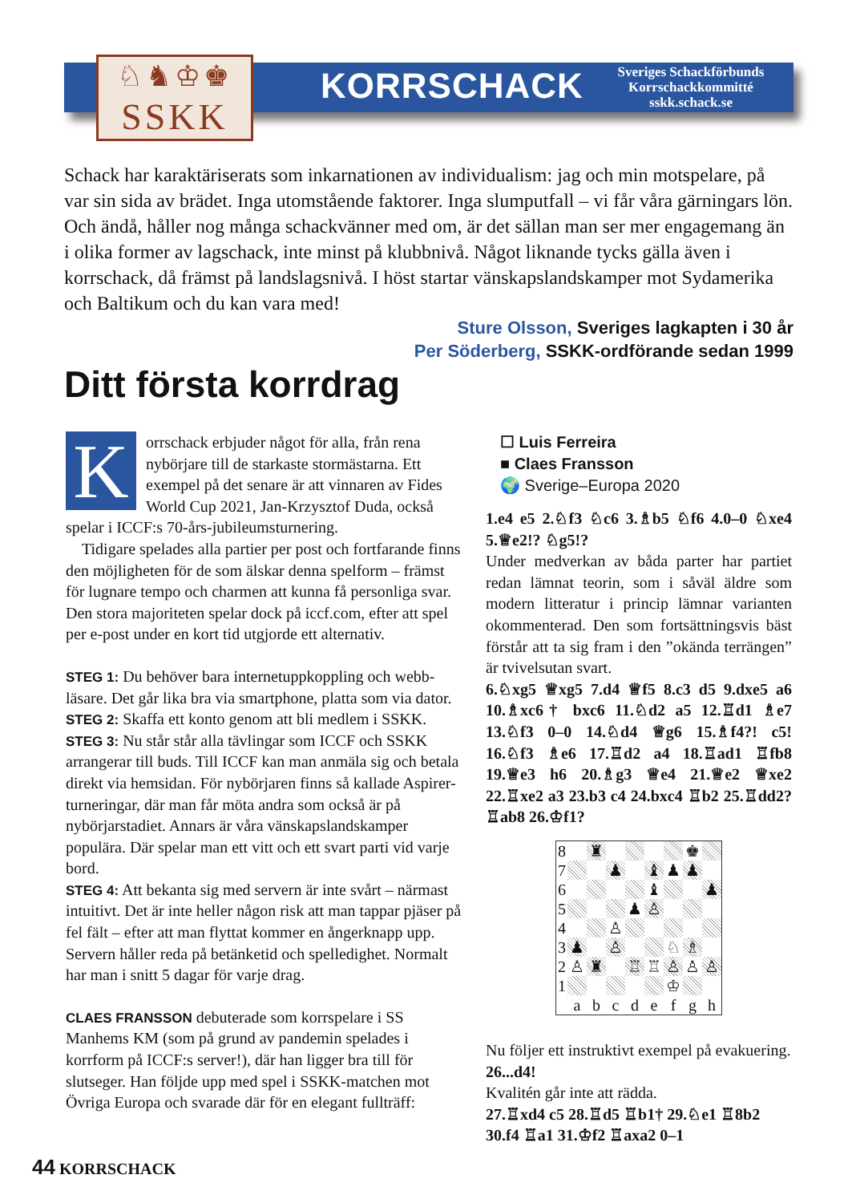♘♞♔♚
SSKK
KORRSCHACK
Sveriges Schackförbunds
Korrschackkommitté
sskk.schack.se
Schack har karaktäriserats som inkarnationen av individualism: jag och min motspelare, på var sin sida av brädet. Inga utomstående faktorer. Inga slumputfall – vi får våra gärningars lön. Och ändå, håller nog många schackvänner med om, är det sällan man ser mer engagemang än i olika former av lagschack, inte minst på klubbnivå. Något liknande tycks gälla även i korrschack, då främst på landslagsnivå. I höst startar vänskapslands­kamper mot Sydamerika och Baltikum och du kan vara med!
Sture Olsson, Sveriges lagkapten i 30 år
Per Söderberg, SSKK-ordförande sedan 1999
Ditt första korrdrag
Korrschack erbjuder något för alla, från rena nybörjare till de starkaste stormästarna. Ett exempel på det senare är att vinnaren av Fides World Cup 2021, Jan-Krzysztof Duda, också spelar i ICCF:s 70-års-jubileumsturnering.
Tidigare spelades alla partier per post och fortfarande finns den möjligheten för de som älskar denna spelform – främst för lugnare tempo och charmen att kunna få personliga svar. Den stora majoriteten spelar dock på iccf.com, efter att spel per e-post under en kort tid utgjorde ett alternativ.
STEG 1: Du behöver bara internetuppkoppling och webb­läsare. Det går lika bra via smartphone, platta som via dator.
STEG 2: Skaffa ett konto genom att bli medlem i SSKK.
STEG 3: Nu står står alla tävlingar som ICCF och SSKK arrangerar till buds. Till ICCF kan man anmäla sig och betala direkt via hemsidan. För nybörjaren finns så kallade Aspirer-turneringar, där man får möta andra som också är på nybörjarstadiet. Annars är våra vänskapslandskamper populära. Där spelar man ett vitt och ett svart parti vid varje bord.
STEG 4: Att bekanta sig med servern är inte svårt – närmast intuitivt. Det är inte heller någon risk att man tappar pjäser på fel fält – efter att man flyttat kommer en ångerknapp upp. Servern håller reda på betänketid och spelledighet. Normalt har man i snitt 5 dagar för varje drag.
CLAES FRANSSON debuterade som korrspelare i SS Manhems KM (som på grund av pandemin spelades i korrform på ICCF:s server!), där han ligger bra till för slutseger. Han följde upp med spel i SSKK-matchen mot Övriga Europa och svarade där för en elegant fullträff:
☐ Luis Ferreira
■ Claes Fransson
🌍 Sverige–Europa 2020
1.e4 e5 2.♘f3 ♘c6 3.♗b5 ♘f6 4.0–0 ♘xe4 5.♕e2!? ♘g5!?
Under medverkan av båda parter har partiet redan lämnat teorin, som i såväl äldre som modern litteratur i princip lämnar varianten okommenterad. Den som fortsättningsvis bäst förstår att ta sig fram i den ”okända terrängen” är tvivelsutan svart.
6.♘xg5 ♕xg5 7.d4 ♕f5 8.c3 d5 9.dxe5 a6 10.♗xc6† bxc6 11.♘d2 a5 12.♖d1 ♗e7 13.♘f3 0–0 14.♘d4 ♕g6 15.♗f4?! c5! 16.♘f3 ♗e6 17.♖d2 a4 18.♖ad1 ♖fb8 19.♕e3 h6 20.♗g3 ♕e4 21.♕e2 ♕xe2 22.♖xe2 a3 23.b3 c4 24.bxc4 ♖b2 25.♖dd2? ♖ab8 26.♔f1?
| 8 | | ♜ | | | | | ♚ | |
| 7 | | | ♟ | | ♝ | ♟ | ♟ | |
| 6 | | | | | ♝ | | | ♟ |
| 5 | | | | ♟ | ♙ | | | |
| 4 | | | ♙ | | | | | |
| 3 | ♟ | | ♙ | | | ♘ | ♗ | |
| 2 | ♙ | ♜ | | ♖ | ♖ | ♙ | ♙ | ♙ |
| 1 | | | | | | ♔ | | |
| | a | b | c | d | e | f | g | h |
Nu följer ett instruktivt exempel på evakuering.
26...d4!
Kvalitén går inte att rädda.
27.♖xd4 c5 28.♖d5 ♖b1† 29.♘e1 ♖8b2 30.f4 ♖a1 31.♔f2 ♖axa2 0–1
44 KORRSCHACK